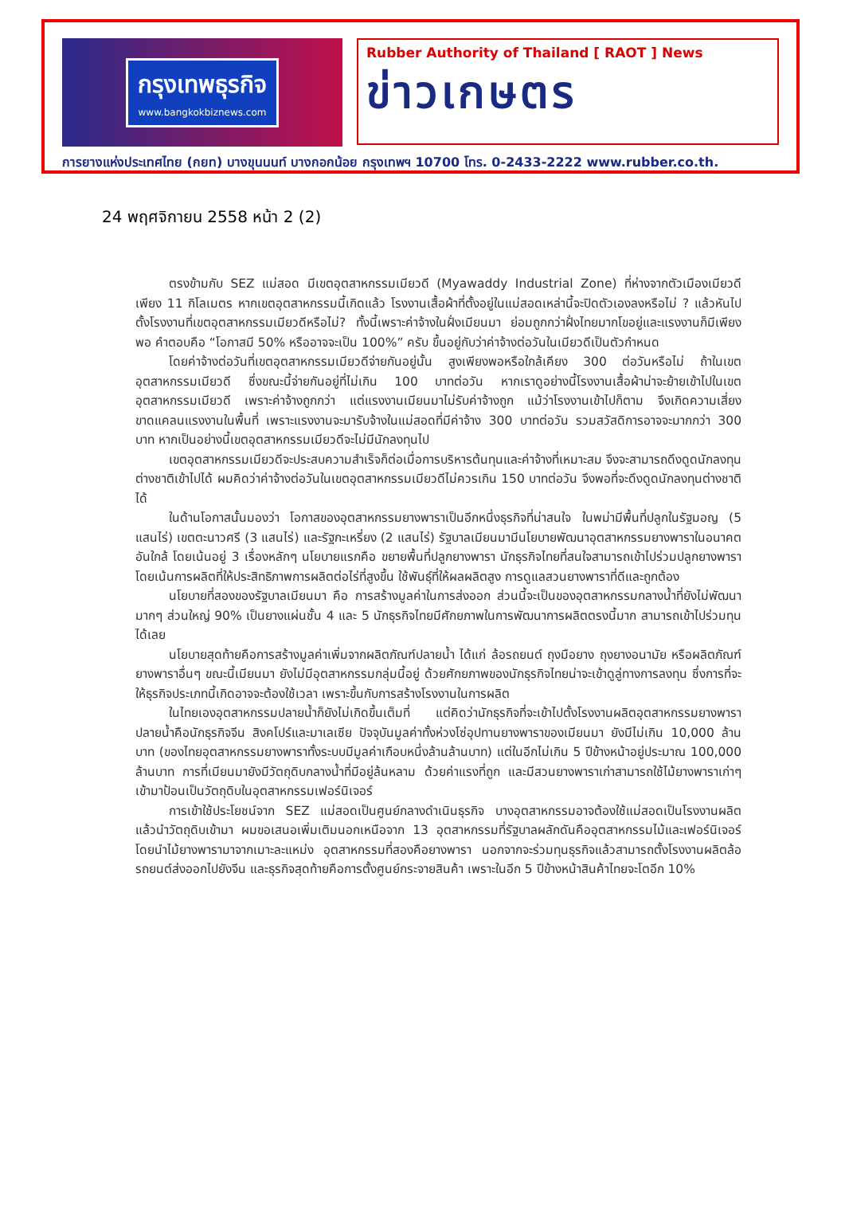กรุงเทพธุรกิจ
www.bangkokbiznews.com
Rubber Authority of Thailand [ RAOT ] News
ข่าวเกษตร
การยางแห่งประเทศไทย (กยท) บางขุนนนท์ บางกอกน้อย กรุงเทพฯ 10700 โทร. 0-2433-2222 www.rubber.co.th.
24 พฤศจิกายน 2558 หน้า 2 (2)
ตรงข้ามกับ SEZ แม่สอด มีเขตอุตสาหกรรมเมียวดี (Myawaddy Industrial Zone) ที่ห่างจากตัวเมืองเมียวดีเพียง 11 กิโลเมตร หากเขตอุตสาหกรรมนี้เกิดแล้ว โรงงานเสื้อผ้าที่ตั้งอยู่ในแม่สอดเหล่านี้จะปิดตัวเองลงหรือไม่ ? แล้วหันไปตั้งโรงงานที่เขตอุตสาหกรรมเมียวดีหรือไม่? ทั้งนี้เพราะค่าจ้างในฝั่งเมียนมา ย่อมถูกกว่าฝั่งไทยมากโขอยู่และแรงงานก็มีเพียงพอ คำตอบคือ “โอกาสมี 50% หรืออาจจะเป็น 100%” ครับ ขึ้นอยู่กับว่าค่าจ้างต่อวันในเมียวดีเป็นตัวกำหนด
โดยค่าจ้างต่อวันที่เขตอุตสาหกรรมเมียวดีจ่ายกันอยู่นั้น สูงเพียงพอหรือใกล้เคียง 300 ต่อวันหรือไม่ ถ้าในเขตอุตสาหกรรมเมียวดี ซึ่งขณะนี้จ่ายกันอยู่ที่ไม่เกิน 100 บาทต่อวัน หากเราดูอย่างนี้โรงงานเสื้อผ้าน่าจะย้ายเข้าไปในเขตอุตสาหกรรมเมียวดี เพราะค่าจ้างถูกกว่า แต่แรงงานเมียนมาไม่รับค่าจ้างถูก แม้ว่าโรงงานเข้าไปก็ตาม จึงเกิดความเสี่ยงขาดแคลนแรงงานในพื้นที่ เพราะแรงงานจะมารับจ้างในแม่สอดที่มีค่าจ้าง 300 บาทต่อวัน รวมสวัสดิการอาจจะมากกว่า 300 บาท หากเป็นอย่างนี้เขตอุตสาหกรรมเมียวดีจะไม่มีนักลงทุนไป
เขตอุตสาหกรรมเมียวดีจะประสบความสำเร็จก็ต่อเมื่อการบริหารต้นทุนและค่าจ้างที่เหมาะสม จึงจะสามารถดึงดูดนักลงทุนต่างชาติเข้าไปได้ ผมคิดว่าค่าจ้างต่อวันในเขตอุตสาหกรรมเมียวดีไม่ควรเกิน 150 บาทต่อวัน จึงพอที่จะดึงดูดนักลงทุนต่างชาติได้
ในด้านโอกาสนั้นมองว่า โอกาสของอุตสาหกรรมยางพาราเป็นอีกหนึ่งธุรกิจที่น่าสนใจ ในพม่ามีพื้นที่ปลูกในรัฐมอญ (5 แสนไร่) เขตตะนาวศรี (3 แสนไร่) และรัฐกะเหรี่ยง (2 แสนไร่) รัฐบาลเมียนมามีนโยบายพัฒนาอุตสาหกรรมยางพาราในอนาคตอันใกล้ โดยเน้นอยู่ 3 เรื่องหลักๆ นโยบายแรกคือ ขยายพื้นที่ปลูกยางพารา นักธุรกิจไทยที่สนใจสามารถเข้าไปร่วมปลูกยางพารา โดยเน้นการผลิตที่ให้ประสิทธิภาพการผลิตต่อไร่ที่สูงขึ้น ใช้พันธุ์ที่ให้ผลผลิตสูง การดูแลสวนยางพาราที่ดีและถูกต้อง
นโยบายที่สองของรัฐบาลเมียนมา คือ การสร้างมูลค่าในการส่งออก ส่วนนี้จะเป็นของอุตสาหกรรมกลางน้ำที่ยังไม่พัฒนามากๆ ส่วนใหญ่ 90% เป็นยางแผ่นชั้น 4 และ 5 นักธุรกิจไทยมีศักยภาพในการพัฒนาการผลิตตรงนี้มาก สามารถเข้าไปร่วมทุนได้เลย
นโยบายสุดท้ายคือการสร้างมูลค่าเพิ่มจากผลิตภัณฑ์ปลายน้ำ ได้แก่ ล้อรถยนต์ ถุงมือยาง ถุงยางอนามัย หรือผลิตภัณฑ์ยางพาราอื่นๆ ขณะนี้เมียนมา ยังไม่มีอุตสาหกรรมกลุ่มนี้อยู่ ด้วยศักยภาพของนักธุรกิจไทยน่าจะเข้าดูลู่ทางการลงทุน ซึ่งการที่จะให้ธุรกิจประเภทนี้เกิดอาจจะต้องใช้เวลา เพราะขึ้นกับการสร้างโรงงานในการผลิต
ในไทยเองอุตสาหกรรมปลายน้ำก็ยังไม่เกิดขึ้นเต็มที่ แต่คิดว่านักธุรกิจที่จะเข้าไปตั้งโรงงานผลิตอุตสาหกรรมยางพาราปลายน้ำคือนักธุรกิจจีน สิงคโปร์และมาเลเซีย ปัจจุบันมูลค่าทั้งห่วงโซ่อุปทานยางพาราของเมียนมา ยังมีไม่เกิน 10,000 ล้านบาท (ของไทยอุตสาหกรรมยางพาราทั้งระบบมีมูลค่าเกือบหนึ่งล้านล้านบาท) แต่ในอีกไม่เกิน 5 ปีข้างหน้าอยู่ประมาณ 100,000 ล้านบาท การที่เมียนมายังมีวัตถุดิบกลางน้ำที่มีอยู่ล้นหลาม ด้วยค่าแรงที่ถูก และมีสวนยางพาราเก่าสามารถใช้ไม้ยางพาราเก่าๆ เข้ามาป้อนเป็นวัตถุดิบในอุตสาหกรรมเฟอร์นิเจอร์
การเข้าใช้ประโยชน์จาก SEZ แม่สอดเป็นศูนย์กลางดำเนินธุรกิจ บางอุตสาหกรรมอาจต้องใช้แม่สอดเป็นโรงงานผลิตแล้วนำวัตถุดิบเข้ามา ผมขอเสนอเพิ่มเติมนอกเหนือจาก 13 อุตสาหกรรมที่รัฐบาลผลักดันคืออุตสาหกรรมไม้และเฟอร์นิเจอร์ โดยนำไม้ยางพารามาจากเมาะละแหม่ง อุตสาหกรรมที่สองคือยางพารา นอกจากจะร่วมทุนธุรกิจแล้วสามารถตั้งโรงงานผลิตล้อรถยนต์ส่งออกไปยังจีน และธุรกิจสุดท้ายคือการตั้งศูนย์กระจายสินค้า เพราะในอีก 5 ปีข้างหน้าสินค้าไทยจะโตอีก 10%